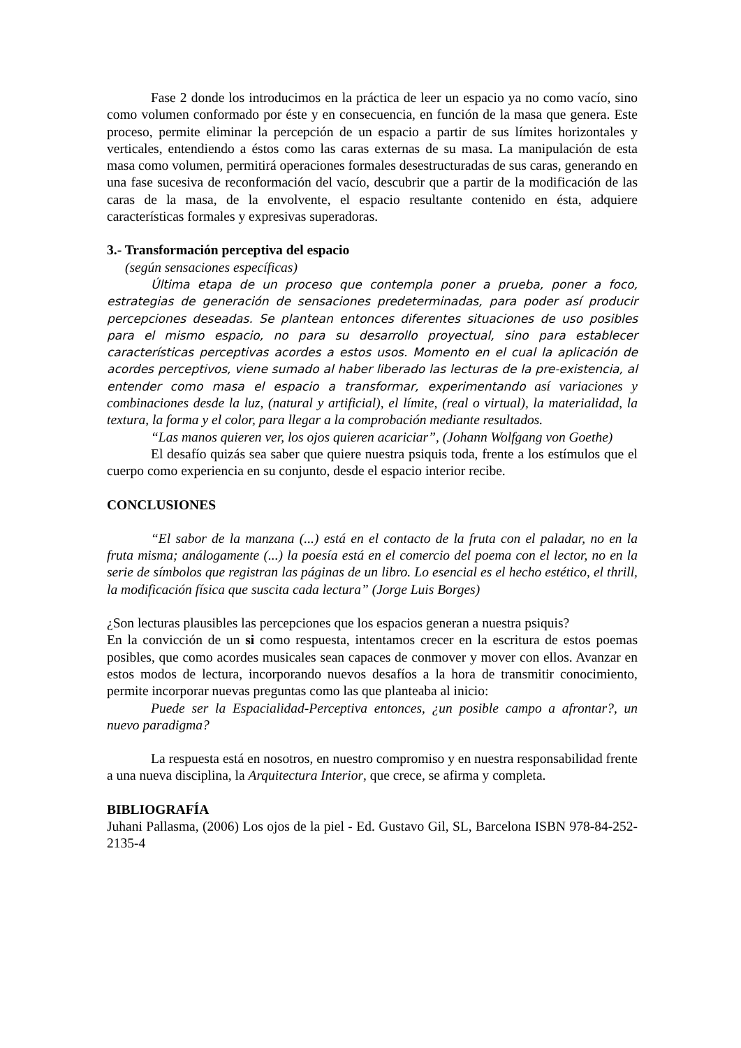Fase 2 donde los introducimos en la práctica de leer un espacio ya no como vacío, sino como volumen conformado por éste y en consecuencia, en función de la masa que genera. Este proceso, permite eliminar la percepción de un espacio a partir de sus límites horizontales y verticales, entendiendo a éstos como las caras externas de su masa. La manipulación de esta masa como volumen, permitirá operaciones formales desestructuradas de sus caras, generando en una fase sucesiva de reconformación del vacío, descubrir que a partir de la modificación de las caras de la masa, de la envolvente, el espacio resultante contenido en ésta, adquiere características formales y expresivas superadoras.
3.- Transformación perceptiva del espacio
(según sensaciones específicas)
Última etapa de un proceso que contempla poner a prueba, poner a foco, estrategias de generación de sensaciones predeterminadas, para poder así producir percepciones deseadas. Se plantean entonces diferentes situaciones de uso posibles para el mismo espacio, no para su desarrollo proyectual, sino para establecer características perceptivas acordes a estos usos. Momento en el cual la aplicación de acordes perceptivos, viene sumado al haber liberado las lecturas de la pre-existencia, al entender como masa el espacio a transformar, experimentando así variaciones y combinaciones desde la luz, (natural y artificial), el límite, (real o virtual), la materialidad, la textura, la forma y el color, para llegar a la comprobación mediante resultados.
“Las manos quieren ver, los ojos quieren acariciar”, (Johann Wolfgang von Goethe)
El desafío quizás sea saber que quiere nuestra psiquis toda, frente a los estímulos que el cuerpo como experiencia en su conjunto, desde el espacio interior recibe.
CONCLUSIONES
“El sabor de la manzana (...) está en el contacto de la fruta con el paladar, no en la fruta misma; análogamente (...) la poesía está en el comercio del poema con el lector, no en la serie de símbolos que registran las páginas de un libro. Lo esencial es el hecho estético, el thrill, la modificación física que suscita cada lectura” (Jorge Luis Borges)
¿Son lecturas plausibles las percepciones que los espacios generan a nuestra psiquis?
En la convicción de un si como respuesta, intentamos crecer en la escritura de estos poemas posibles, que como acordes musicales sean capaces de conmover y mover con ellos. Avanzar en estos modos de lectura, incorporando nuevos desafíos a la hora de transmitir conocimiento, permite incorporar nuevas preguntas como las que planteaba al inicio:
Puede ser la Espacialidad-Perceptiva entonces, ¿un posible campo a afrontar?, un nuevo paradigma?
La respuesta está en nosotros, en nuestro compromiso y en nuestra responsabilidad frente a una nueva disciplina, la Arquitectura Interior, que crece, se afirma y completa.
BIBLIOGRAFÍA
Juhani Pallasma, (2006) Los ojos de la piel - Ed. Gustavo Gil, SL, Barcelona ISBN 978-84-252-2135-4